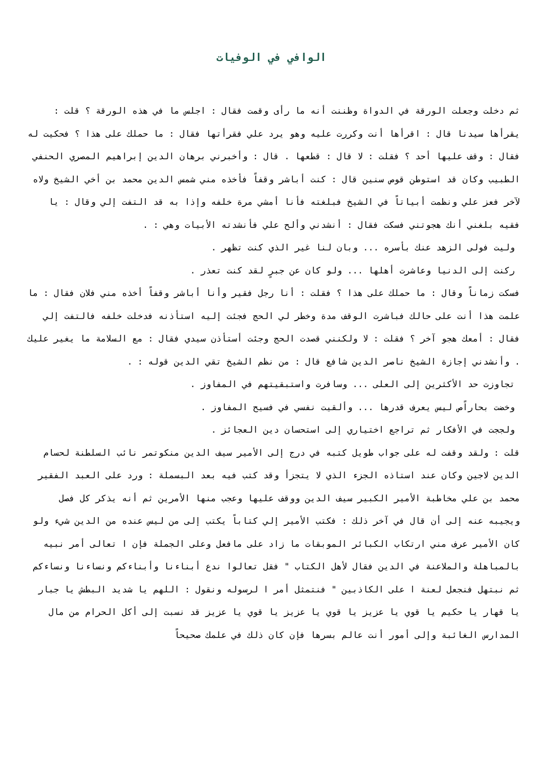الوافي في الوفيات
ثم دخلت وجعلت الورقة في الدواة وظننت أنه ما رأى وقمت فقال : اجلس ما في هذه الورقة ؟ قلت : يقرأها سيدنا قال : اقرأها أنت وكررت عليه وهو يرد علي فقرأتها فقال : ما حملك على هذا ؟ فحكيت له فقال : وقف عليها أحد ؟ فقلت : لا قال : قطعها . قال : وأخبرني برهان الدين إبراهيم المصري الحنفي الطبيب وكان قد استوطن قوص سنين قال : كنت أباشر وقفاً فأخذه مني شمس الدين محمد بن أخي الشيخ ولاه لآخر فعز علي ونظمت أبياتاً في الشيخ فبلغته فأنا أمشي مرة خلفه وإذا به قد التفت إلي وقال : يا فقيه بلغني أنك هجوتني فسكت فقال : أنشدني وألح علي فأنشدته الأبيات وهي : .
وليت فولى الزهد عنك بأسره ... وبان لنا غير الذي كنت تظهر .
ركنت إلى الدنيا وعاشرت أهلها ... ولو كان عن جبرٍ لقد كنت تعذر .
فسكت زماناً وقال : ما حملك على هذا ؟ فقلت : أنا رجل فقير وأنا أباشر وقفاً أخذه مني فلان فقال : ما علمت هذا أنت على حالك فباشرت الوقف مدة وخطر لي الحج فجئت إليه استأذنه فدخلت خلفه فالتفت إلي فقال : أمعك هجو آخر ؟ فقلت : لا ولكنني قصدت الحج وجئت أستأذن سيدي فقال : مع السلامة ما يغير عليك . وأنشدني إجازة الشيخ ناصر الدين شافع قال : من نظم الشيخ تقي الدين قوله : .
تجاوزت حد الأكثرين إلى العلى ... وسافرت واستبقيتهم في المفاوز .
وخضت بحاراًص ليس يعرف قدرها ... وألقيت نفسي في فسيح المفاوز .
ولججت في الأفكار ثم تراجع اختياري إلى استحسان دين العجائز .
قلت : ولقد وقفت له على جواب طويل كتبه في درج إلى الأمير سيف الدين منكوتمر نائب السلطنة لحسام الدين لاجين وكان عند استاذه الجزء الذي لا يتجزأ وقد كتب فيه بعد البسملة : ورد على العبد الفقير محمد بن علي مخاطبة الأمير الكبير سيف الدين ووقف عليها وعجب منها الأمرين ثم أنه يذكر كل فصل ويجيبه عنه إلى أن قال في آخر ذلك : فكتب الأمير إلي كتاباً يكتب إلى من ليس عنده من الدين شيء ولو كان الأمير عرف مني ارتكاب الكبائر الموبقات ما زاد على مافعل وعلى الجملة فإن ا تعالى أمر نبيه بالمباهلة والملاعنة في الدين فقال لأهل الكتاب " فقل تعالوا ندع أبناءنا وأبناءكم ونساءنا ونساءكم ثم نبتهل فنجعل لعنة ا على الكاذبين " فنتمثل أمر ا لرسوله ونقول : اللهم يا شديد البطش يا جبار يا قهار يا حكيم يا قوي يا عزيز يا قوي يا عزيز يا قوي يا عزيز قد نسبت إلى أكل الحرام من مال المدارس الغائبة وإلى أمور أنت عالم بسرها فإن كان ذلك في علمك صحيحاً